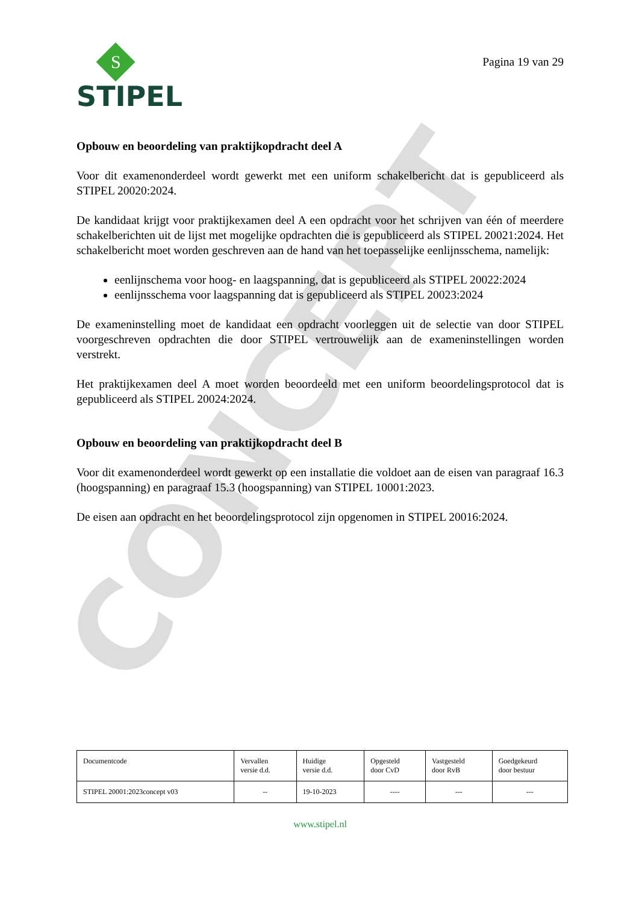CONCEPT
S
STIPEL
Pagina 19 van 29
Opbouw en beoordeling van praktijkopdracht deel A
Voor dit examenonderdeel wordt gewerkt met een uniform schakelbericht dat is gepubliceerd als STIPEL 20020:2024.
De kandidaat krijgt voor praktijkexamen deel A een opdracht voor het schrijven van één of meerdere schakelberichten uit de lijst met mogelijke opdrachten die is gepubliceerd als STIPEL 20021:2024. Het schakelbericht moet worden geschreven aan de hand van het toepasselijke eenlijnsschema, namelijk:
eenlijnschema voor hoog- en laagspanning, dat is gepubliceerd als STIPEL 20022:2024
eenlijnsschema voor laagspanning dat is gepubliceerd als STIPEL 20023:2024
De exameninstelling moet de kandidaat een opdracht voorleggen uit de selectie van door STIPEL voorgeschreven opdrachten die door STIPEL vertrouwelijk aan de exameninstellingen worden verstrekt.
Het praktijkexamen deel A moet worden beoordeeld met een uniform beoordelingsprotocol dat is gepubliceerd als STIPEL 20024:2024.
Opbouw en beoordeling van praktijkopdracht deel B
Voor dit examenonderdeel wordt gewerkt op een installatie die voldoet aan de eisen van paragraaf 16.3 (hoogspanning) en paragraaf 15.3 (hoogspanning) van STIPEL 10001:2023.
De eisen aan opdracht en het beoordelingsprotocol zijn opgenomen in STIPEL 20016:2024.
| Documentcode | Vervallen versie d.d. | Huidige versie d.d. | Opgesteld door CvD | Vastgesteld door RvB | Goedgekeurd door bestuur |
| STIPEL 20001:2023concept v03 | -- | 19-10-2023 | ---- | --- | --- |
www.stipel.nl